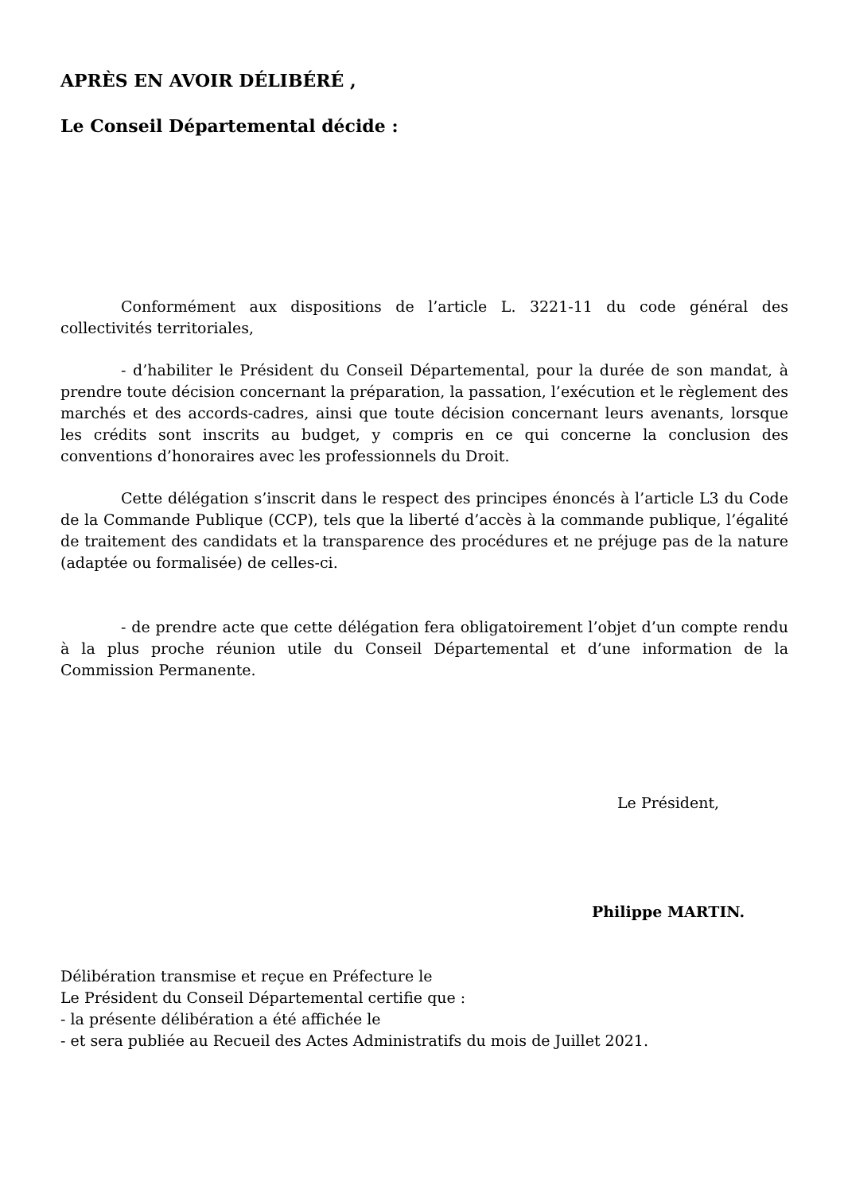APRÈS EN AVOIR DÉLIBÉRÉ ,
Le Conseil Départemental décide :
Conformément aux dispositions de l’article L. 3221-11 du code général des collectivités territoriales,
- d’habiliter le Président du Conseil Départemental, pour la durée de son mandat, à prendre toute décision concernant la préparation, la passation, l’exécution et le règlement des marchés et des accords-cadres, ainsi que toute décision concernant leurs avenants, lorsque les crédits sont inscrits au budget, y compris en ce qui concerne la conclusion des conventions d’honoraires avec les professionnels du Droit.
Cette délégation s’inscrit dans le respect des principes énoncés à l’article L3 du Code de la Commande Publique (CCP), tels que la liberté d’accès à la commande publique, l’égalité de traitement des candidats et la transparence des procédures et ne préjuge pas de la nature (adaptée ou formalisée) de celles-ci.
- de prendre acte que cette délégation fera obligatoirement l’objet d’un compte rendu à la plus proche réunion utile du Conseil Départemental et d’une information de la Commission Permanente.
Le Président,
Philippe MARTIN.
Délibération transmise et reçue en Préfecture le
Le Président du Conseil Départemental certifie que :
- la présente délibération a été affichée le
- et sera publiée au Recueil des Actes Administratifs du mois de Juillet 2021.